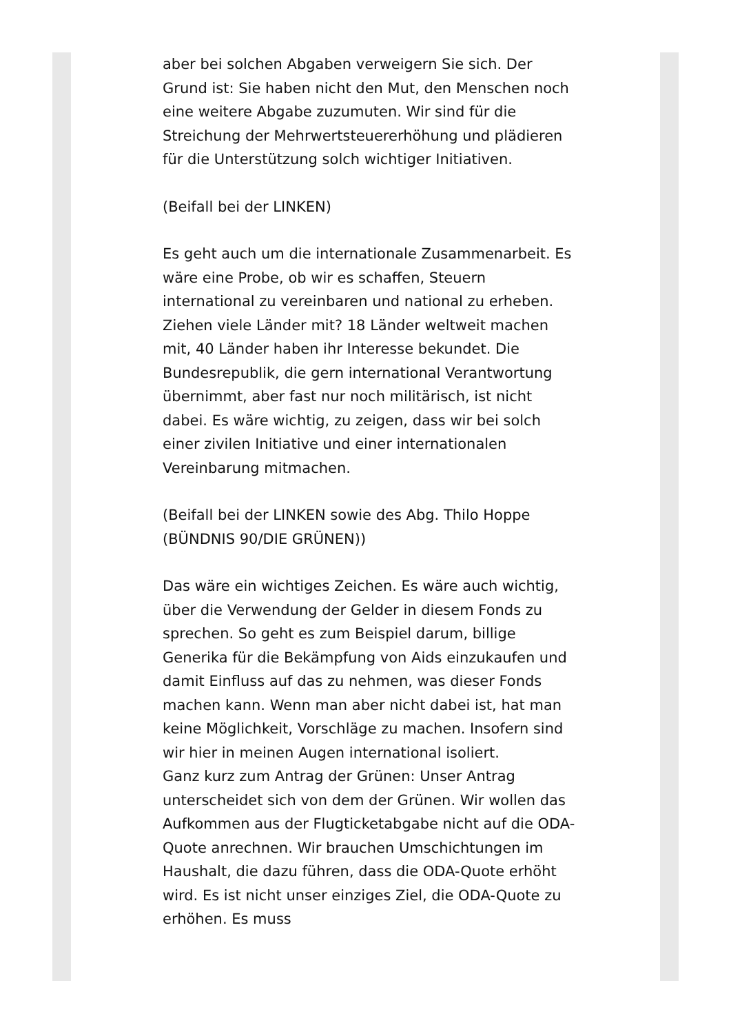aber bei solchen Abgaben verweigern Sie sich. Der Grund ist: Sie haben nicht den Mut, den Menschen noch eine weitere Abgabe zuzumuten. Wir sind für die Streichung der Mehrwertsteuererhöhung und plädieren für die Unterstützung solch wichtiger Initiativen.
(Beifall bei der LINKEN)
Es geht auch um die internationale Zusammenarbeit. Es wäre eine Probe, ob wir es schaffen, Steuern international zu vereinbaren und national zu erheben. Ziehen viele Länder mit? 18 Länder weltweit machen mit, 40 Länder haben ihr Interesse bekundet. Die Bundesrepublik, die gern international Verantwortung übernimmt, aber fast nur noch militärisch, ist nicht dabei. Es wäre wichtig, zu zeigen, dass wir bei solch einer zivilen Initiative und einer internationalen Vereinbarung mitmachen.
(Beifall bei der LINKEN sowie des Abg. Thilo Hoppe (BÜNDNIS 90/DIE GRÜNEN))
Das wäre ein wichtiges Zeichen. Es wäre auch wichtig, über die Verwendung der Gelder in diesem Fonds zu sprechen. So geht es zum Beispiel darum, billige Generika für die Bekämpfung von Aids einzukaufen und damit Einfluss auf das zu nehmen, was dieser Fonds machen kann. Wenn man aber nicht dabei ist, hat man keine Möglichkeit, Vorschläge zu machen. Insofern sind wir hier in meinen Augen international isoliert.
Ganz kurz zum Antrag der Grünen: Unser Antrag unterscheidet sich von dem der Grünen. Wir wollen das Aufkommen aus der Flugticketabgabe nicht auf die ODA-Quote anrechnen. Wir brauchen Umschichtungen im Haushalt, die dazu führen, dass die ODA-Quote erhöht wird. Es ist nicht unser einziges Ziel, die ODA-Quote zu erhöhen. Es muss